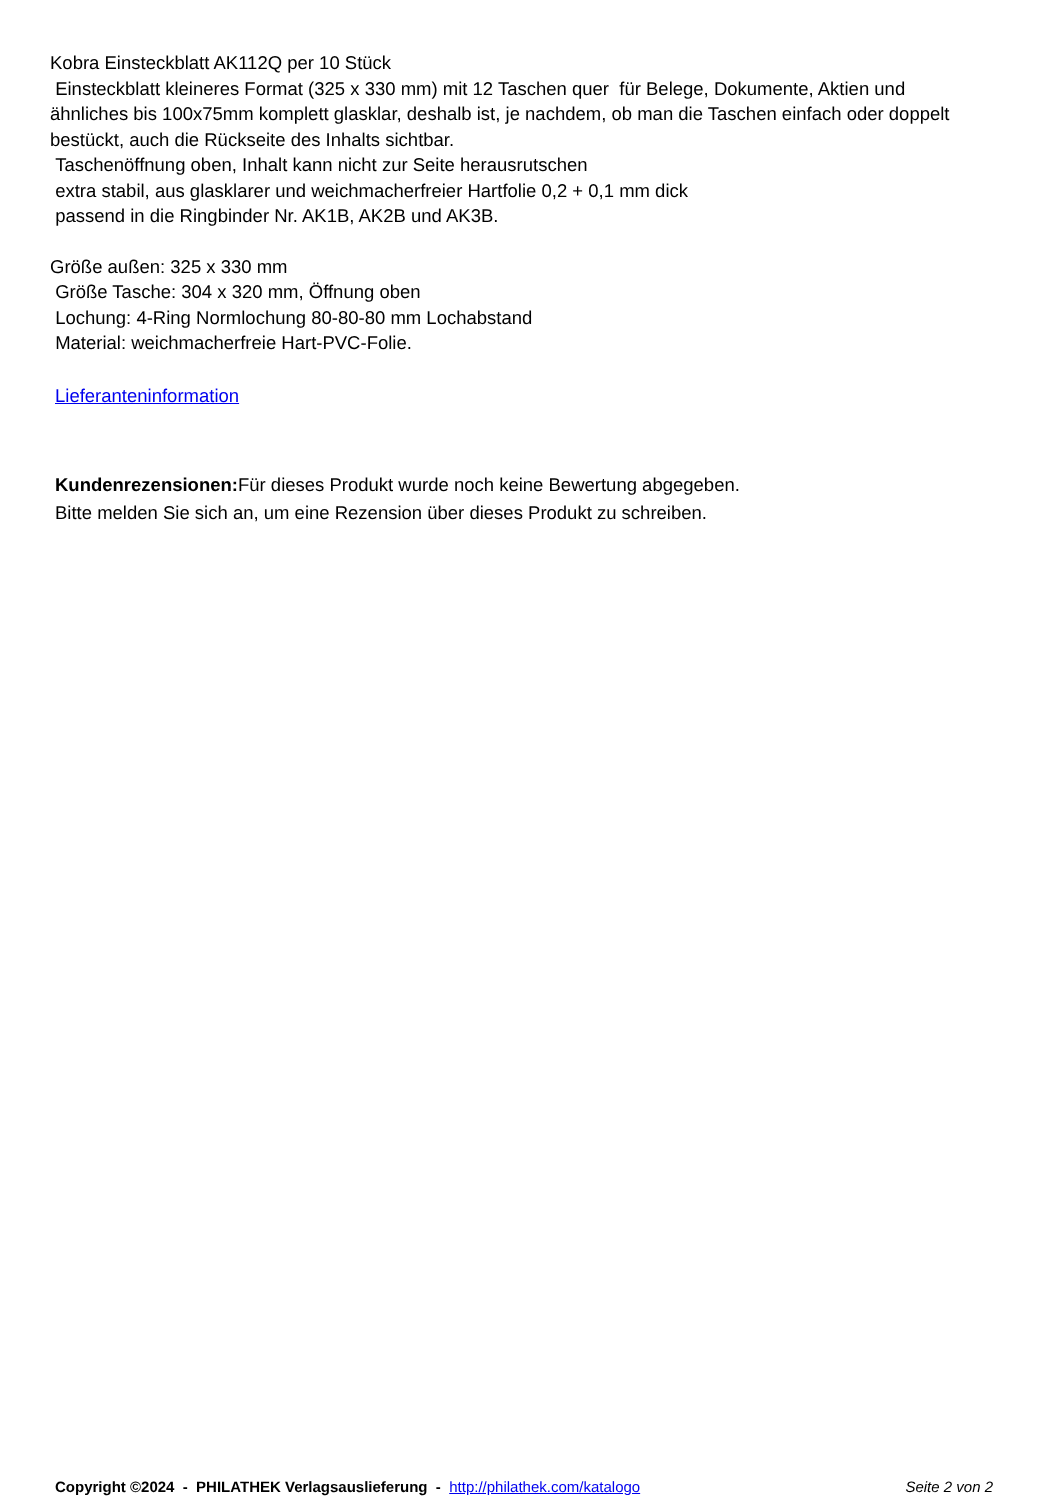Kobra Einsteckblatt AK112Q per 10 Stück
Einsteckblatt kleineres Format (325 x 330 mm) mit 12 Taschen quer für Belege, Dokumente, Aktien und ähnliches bis 100x75mm komplett glasklar, deshalb ist, je nachdem, ob man die Taschen einfach oder doppelt bestückt, auch die Rückseite des Inhalts sichtbar.
Taschenöffnung oben, Inhalt kann nicht zur Seite herausrutschen
extra stabil, aus glasklarer und weichmacherfreier Hartfolie 0,2 + 0,1 mm dick
passend in die Ringbinder Nr. AK1B, AK2B und AK3B.
Größe außen: 325 x 330 mm
Größe Tasche: 304 x 320 mm, Öffnung oben
Lochung: 4-Ring Normlochung 80-80-80 mm Lochabstand
Material: weichmacherfreie Hart-PVC-Folie.
Lieferanteninformation
Kundenrezensionen: Für dieses Produkt wurde noch keine Bewertung abgegeben.
Bitte melden Sie sich an, um eine Rezension über dieses Produkt zu schreiben.
Copyright ©2024 - PHILATHEK Verlagsauslieferung - http://philathek.com/katalogo Seite 2 von 2